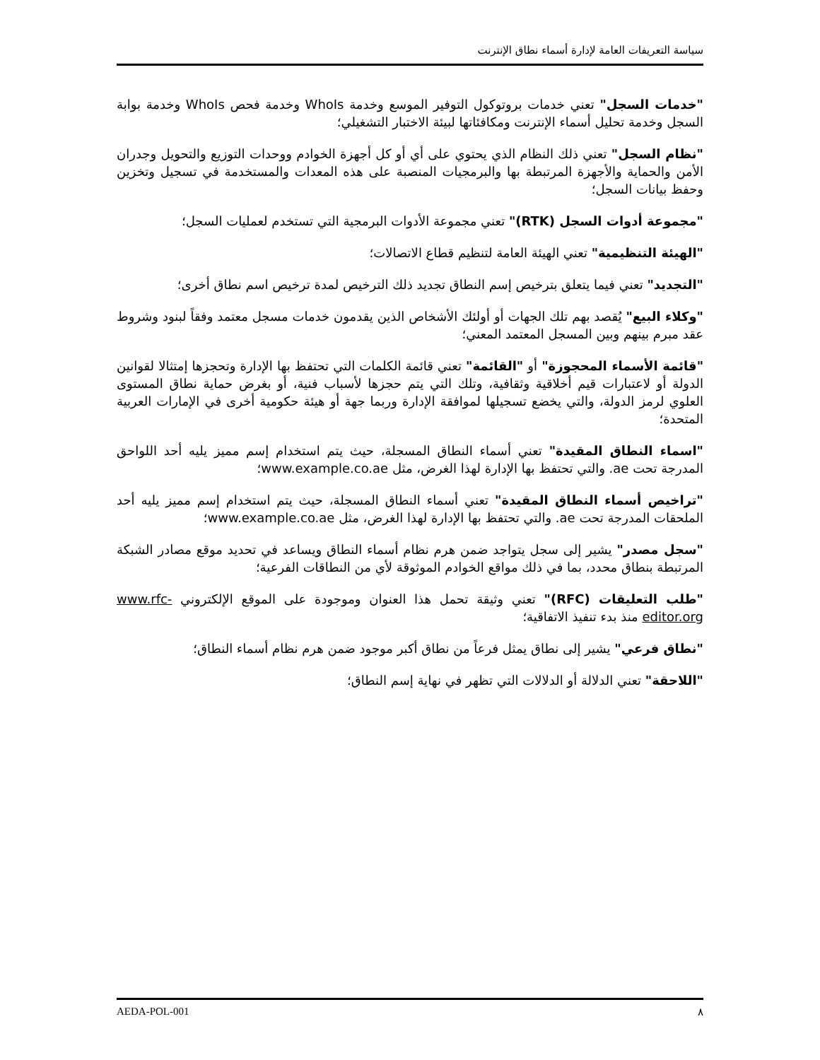سياسة التعريفات العامة لإدارة أسماء نطاق الإنترنت
"خدمات السجل" تعني خدمات بروتوكول التوفير الموسع وخدمة WhoIs وخدمة فحص WhoIs وخدمة بوابة السجل وخدمة تحليل أسماء الإنترنت ومكافئاتها لبيئة الاختبار التشغيلي؛
"نظام السجل" تعني ذلك النظام الذي يحتوي على أي أو كل أجهزة الخوادم ووحدات التوزيع والتحويل وجدران الأمن والحماية والأجهزة المرتبطة بها والبرمجيات المنصبة على هذه المعدات والمستخدمة في تسجيل وتخزين وحفظ بيانات السجل؛
"مجموعة أدوات السجل (RTK)" تعني مجموعة الأدوات البرمجية التي تستخدم لعمليات السجل؛
"الهيئة التنظيمية" تعني الهيئة العامة لتنظيم قطاع الاتصالات؛
"التجديد" تعني فيما يتعلق بترخيص إسم النطاق تجديد ذلك الترخيص لمدة ترخيص اسم نطاق أخرى؛
"وكلاء البيع" يُقصد بهم تلك الجهات أو أولئك الأشخاص الذين يقدمون خدمات مسجل معتمد وفقاً لبنود وشروط عقد مبرم بينهم وبين المسجل المعتمد المعني؛
"قائمة الأسماء المحجوزة" أو "القائمة" تعني قائمة الكلمات التي تحتفظ بها الإدارة وتحجزها إمتثالا لقوانين الدولة أو لاعتبارات قيم أخلاقية وثقافية، وتلك التي يتم حجزها لأسباب فنية، أو بغرض حماية نطاق المستوى العلوي لرمز الدولة، والتي يخضع تسجيلها لموافقة الإدارة وربما جهة أو هيئة حكومية أخرى في الإمارات العربية المتحدة؛
"اسماء النطاق المقيدة" تعني أسماء النطاق المسجلة، حيث يتم استخدام إسم مميز يليه أحد اللواحق المدرجة تحت ae. والتي تحتفظ بها الإدارة لهذا الغرض، مثل www.example.co.ae؛
"تراخيص أسماء النطاق المقيدة" تعني أسماء النطاق المسجلة، حيث يتم استخدام إسم مميز يليه أحد الملحقات المدرجة تحت ae. والتي تحتفظ بها الإدارة لهذا الغرض، مثل www.example.co.ae؛
"سجل مصدر" يشير إلى سجل يتواجد ضمن هرم نظام أسماء النطاق ويساعد في تحديد موقع مصادر الشبكة المرتبطة بنطاق محدد، بما في ذلك مواقع الخوادم الموثوقة لأي من النطاقات الفرعية؛
"طلب التعليقات (RFC)" تعني وثيقة تحمل هذا العنوان وموجودة على الموقع الإلكتروني www.rfc-editor.org منذ بدء تنفيذ الاتفاقية؛
"نطاق فرعي" يشير إلى نطاق يمثل فرعاً من نطاق أكبر موجود ضمن هرم نظام أسماء النطاق؛
"اللاحقة" تعني الدلالة أو الدلالات التي تظهر في نهاية إسم النطاق؛
AEDA-POL-001 ٨